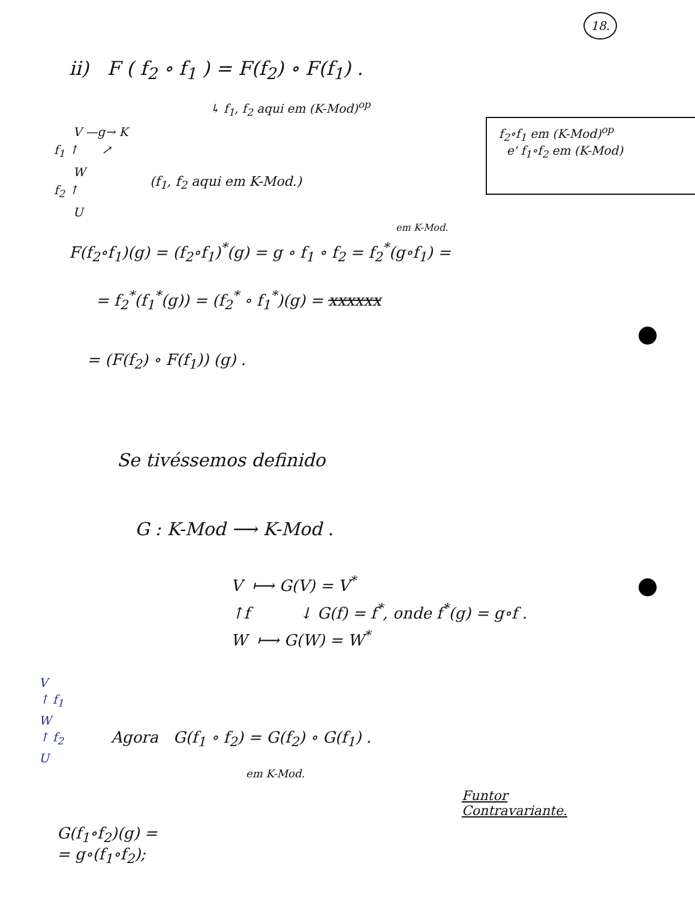18.
ii) F ( f<sub>2</sub> ∘ f<sub>1</sub> ) = F(f<sub>2</sub>) ∘ F(f<sub>1</sub>) .
↳ f<sub>1</sub>, f<sub>2</sub> aqui em (K-Mod)<sup>op</sup>
V —g→ K
f<sub>1</sub> ↑ ↗
W
f<sub>2</sub> ↑
U
(f<sub>1</sub>, f<sub>2</sub> aqui em K-Mod.)
f<sub>2</sub>∘f<sub>1</sub> em (K-Mod)<sup>op</sup>
e' f<sub>1</sub>∘f<sub>2</sub> em (K-Mod)
em K-Mod.
F(f<sub>2</sub>∘f<sub>1</sub>)(g) = (f<sub>2</sub>∘f<sub>1</sub>)<sup>*</sup>(g) = g ∘ f<sub>1</sub> ∘ f<sub>2</sub> = f<sub>2</sub><sup>*</sup>(g∘f<sub>1</sub>) =
= f<sub>2</sub><sup>*</sup>(f<sub>1</sub><sup>*</sup>(g)) = (f<sub>2</sub><sup>*</sup> ∘ f<sub>1</sub><sup>*</sup>)(g) = xxxxxx
= (F(f<sub>2</sub>) ∘ F(f<sub>1</sub>)) (g) .
Se tivéssemos definido
G : K-Mod ⟶ K-Mod .
V ⟼ G(V) = V<sup>*</sup>
↑f ↓ G(f) = f<sup>*</sup>, onde f<sup>*</sup>(g) = g∘f .
W ⟼ G(W) = W<sup>*</sup>
V
↑ f<sub>1</sub>
W
↑ f<sub>2</sub>
U
Agora G(f<sub>1</sub> ∘ f<sub>2</sub>) = G(f<sub>2</sub>) ∘ G(f<sub>1</sub>) .
em K-Mod.
Funtor
Contravariante.
G(f<sub>1</sub>∘f<sub>2</sub>)(g) =
= g∘(f<sub>1</sub>∘f<sub>2</sub>);